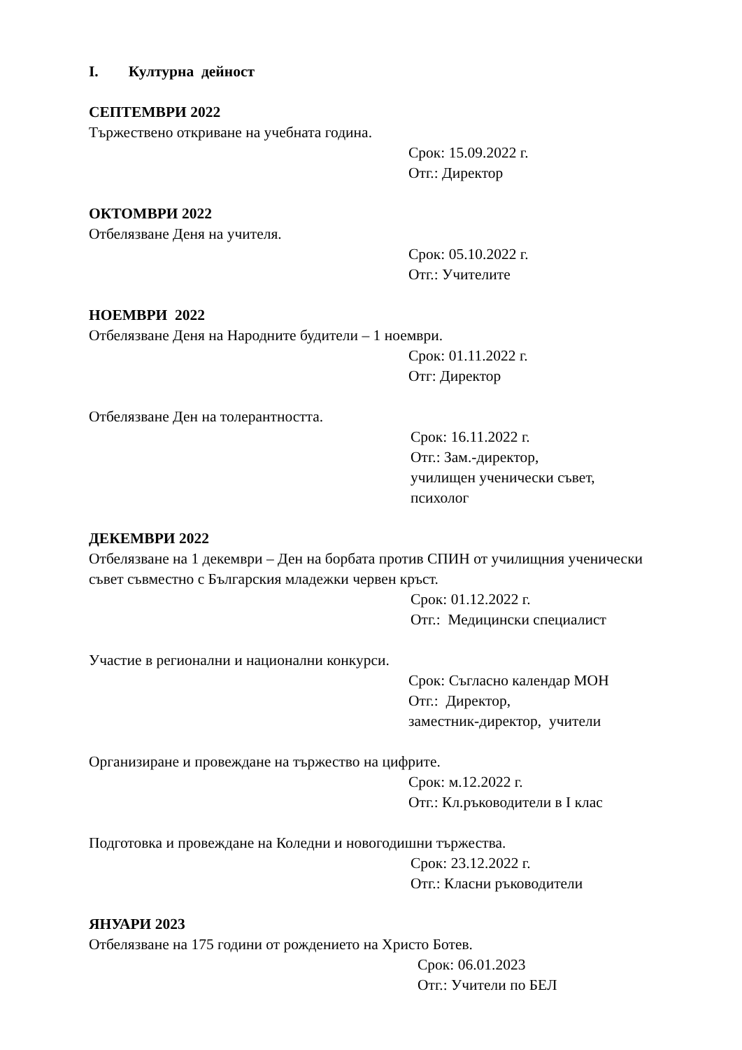I. Културна дейност
СЕПТЕМВРИ 2022
Тържествено откриване на учебната година.
Срок: 15.09.2022 г.
Отг.: Директор
ОКТОМВРИ 2022
Отбелязване Деня на учителя.
Срок: 05.10.2022 г.
Отг.: Учителите
НОЕМВРИ 2022
Отбелязване Деня на Народните будители – 1 ноември.
Срок: 01.11.2022 г.
Отг: Директор
Отбелязване Ден на толерантността.
Срок: 16.11.2022 г.
Отг.: Зам.-директор,
училищен ученически съвет,
психолог
ДЕКЕМВРИ 2022
Отбелязване на 1 декември – Ден на борбата против СПИН от училищния ученически съвет съвместно с Българския младежки червен кръст.
Срок: 01.12.2022 г.
Отг.: Медицински специалист
Участие в регионални и национални конкурси.
Срок: Съгласно календар МОН
Отг.: Директор,
заместник-директор, учители
Организиране и провеждане на тържество на цифрите.
Срок: м.12.2022 г.
Отг.: Кл.ръководители в I клас
Подготовка и провеждане на Коледни и новогодишни тържества.
Срок: 23.12.2022 г.
Отг.: Класни ръководители
ЯНУАРИ 2023
Отбелязване на 175 години от рождението на Христо Ботев.
Срок: 06.01.2023
Отг.: Учители по БЕЛ